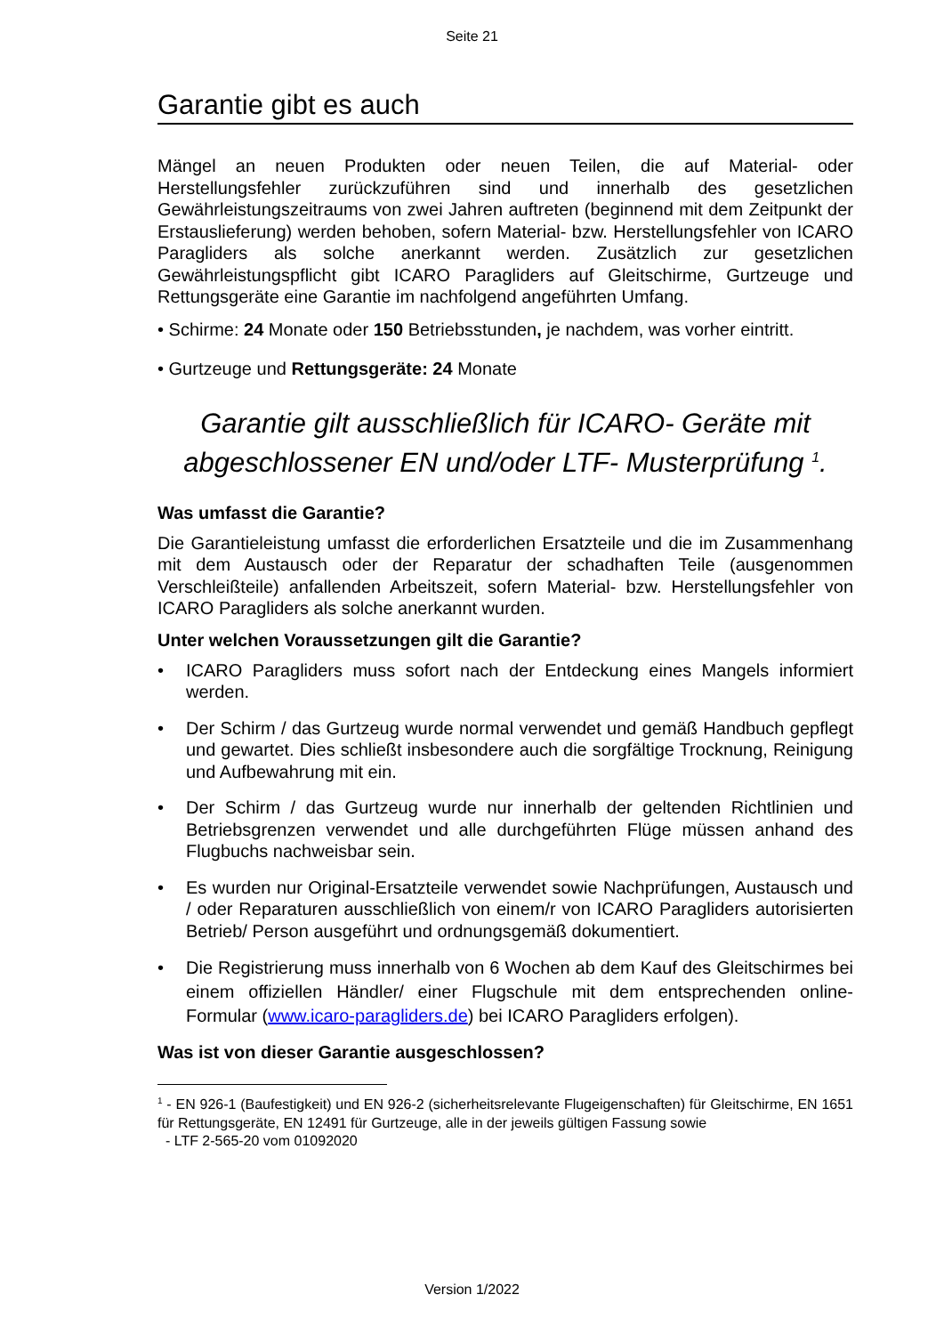Seite 21
Garantie gibt es auch
Mängel an neuen Produkten oder neuen Teilen, die auf Material- oder Herstellungsfehler zurückzuführen sind und innerhalb des gesetzlichen Gewährleistungszeitraums von zwei Jahren auftreten (beginnend mit dem Zeitpunkt der Erstauslieferung) werden behoben, sofern Material- bzw. Herstellungsfehler von ICARO Paragliders als solche anerkannt werden. Zusätzlich zur gesetzlichen Gewährleistungspflicht gibt ICARO Paragliders auf Gleitschirme, Gurtzeuge und Rettungsgeräte eine Garantie im nachfolgend angeführten Umfang.
• Schirme: 24 Monate oder 150 Betriebsstunden, je nachdem, was vorher eintritt.
• Gurtzeuge und Rettungsgeräte: 24 Monate
Garantie gilt ausschließlich für ICARO- Geräte mit abgeschlossener EN und/oder LTF- Musterprüfung <sup>1</sup>.
Was umfasst die Garantie?
Die Garantieleistung umfasst die erforderlichen Ersatzteile und die im Zusammenhang mit dem Austausch oder der Reparatur der schadhaften Teile (ausgenommen Verschleißteile) anfallenden Arbeitszeit, sofern Material- bzw. Herstellungsfehler von ICARO Paragliders als solche anerkannt wurden.
Unter welchen Voraussetzungen gilt die Garantie?
• ICARO Paragliders muss sofort nach der Entdeckung eines Mangels informiert werden.
• Der Schirm / das Gurtzeug wurde normal verwendet und gemäß Handbuch gepflegt und gewartet. Dies schließt insbesondere auch die sorgfältige Trocknung, Reinigung und Aufbewahrung mit ein.
• Der Schirm / das Gurtzeug wurde nur innerhalb der geltenden Richtlinien und Betriebsgrenzen verwendet und alle durchgeführten Flüge müssen anhand des Flugbuchs nachweisbar sein.
• Es wurden nur Original-Ersatzteile verwendet sowie Nachprüfungen, Austausch und / oder Reparaturen ausschließlich von einem/r von ICARO Paragliders autorisierten Betrieb/ Person ausgeführt und ordnungsgemäß dokumentiert.
• Die Registrierung muss innerhalb von 6 Wochen ab dem Kauf des Gleitschirmes bei einem offiziellen Händler/ einer Flugschule mit dem entsprechenden online- Formular (www.icaro-paragliders.de) bei ICARO Paragliders erfolgen).
Was ist von dieser Garantie ausgeschlossen?
<sup>1</sup> - EN 926-1 (Baufestigkeit) und EN 926-2 (sicherheitsrelevante Flugeigenschaften) für Gleitschirme, EN 1651 für Rettungsgeräte, EN 12491 für Gurtzeuge, alle in der jeweils gültigen Fassung sowie
- LTF 2-565-20 vom 01092020
Version 1/2022